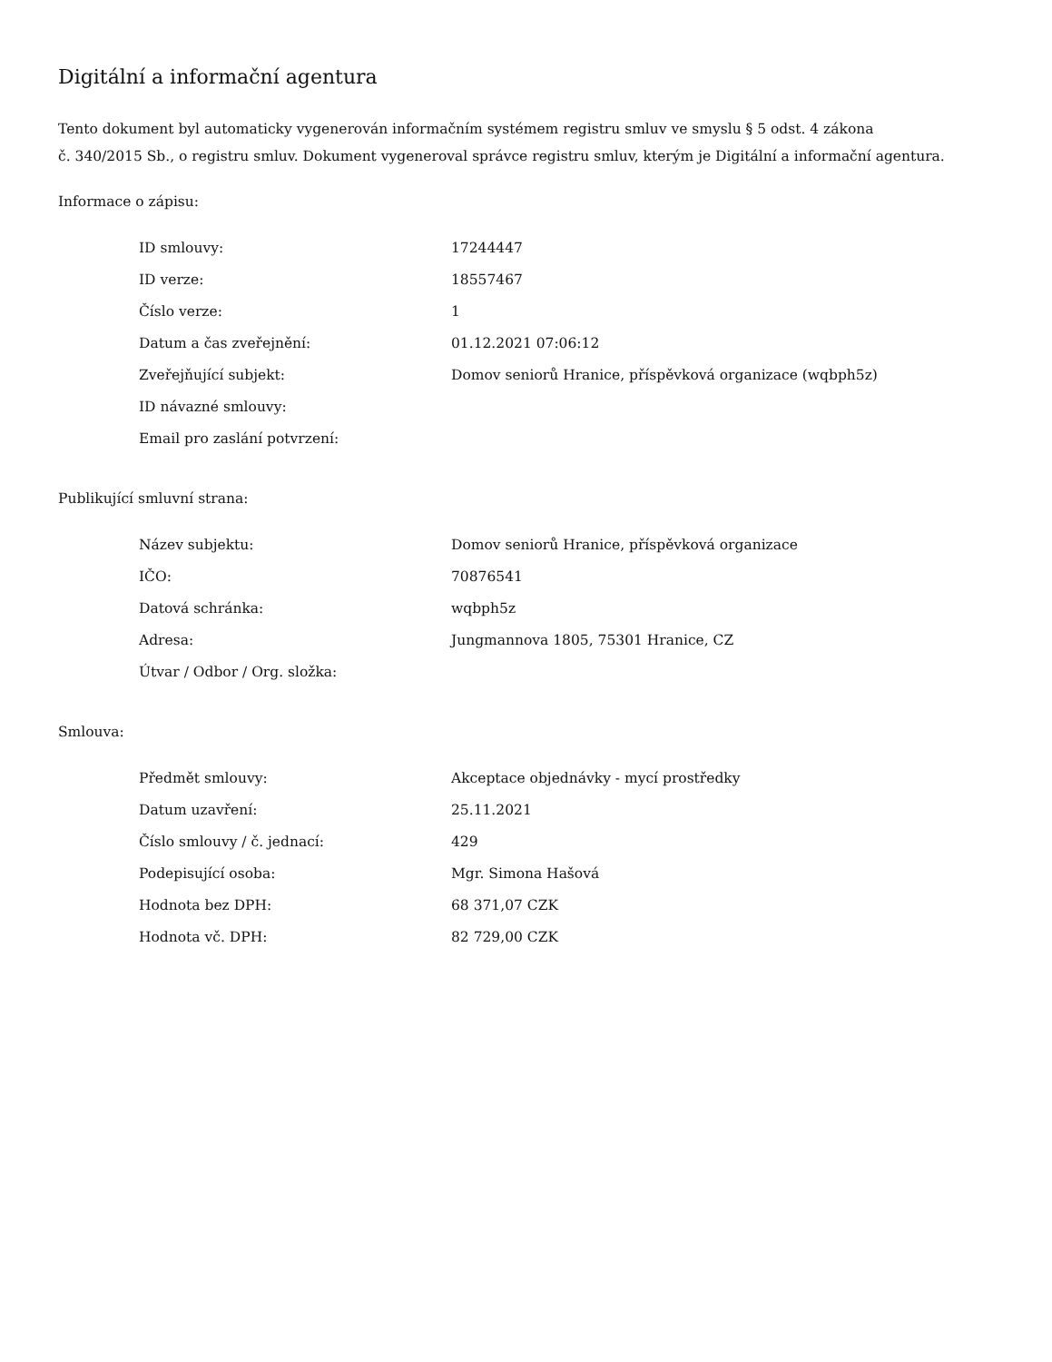Digitální a informační agentura
Tento dokument byl automaticky vygenerován informačním systémem registru smluv ve smyslu § 5 odst. 4 zákona
č. 340/2015 Sb., o registru smluv. Dokument vygeneroval správce registru smluv, kterým je Digitální a informační agentura.
Informace o zápisu:
| ID smlouvy: | 17244447 |
| ID verze: | 18557467 |
| Číslo verze: | 1 |
| Datum a čas zveřejnění: | 01.12.2021 07:06:12 |
| Zveřejňující subjekt: | Domov seniorů Hranice, příspěvková organizace (wqbph5z) |
| ID návazné smlouvy: | |
| Email pro zaslání potvrzení: | |
Publikující smluvní strana:
| Název subjektu: | Domov seniorů Hranice, příspěvková organizace |
| IČO: | 70876541 |
| Datová schránka: | wqbph5z |
| Adresa: | Jungmannova 1805, 75301 Hranice, CZ |
| Útvar / Odbor / Org. složka: | |
Smlouva:
| Předmět smlouvy: | Akceptace objednávky - mycí prostředky |
| Datum uzavření: | 25.11.2021 |
| Číslo smlouvy / č. jednací: | 429 |
| Podepisující osoba: | Mgr. Simona Hašová |
| Hodnota bez DPH: | 68 371,07 CZK |
| Hodnota vč. DPH: | 82 729,00 CZK |